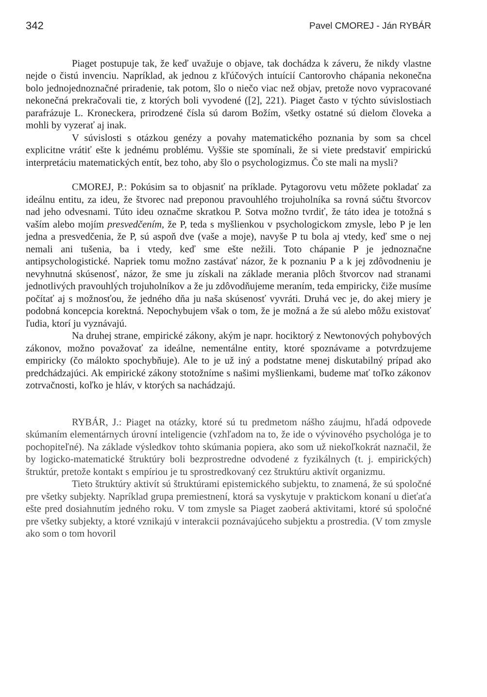342 Pavel CMOREJ - Ján RYBÁR
Piaget postupuje tak, že keď uvažuje o objave, tak dochádza k záveru, že nikdy vlastne nejde o čistú invenciu. Napríklad, ak jednou z kľúčových intuícií Cantorovho chápania nekonečna bolo jednojednoznačné priradenie, tak potom, šlo o niečo viac než objav, pretože novo vypracované nekonečná prekračovali tie, z ktorých boli vyvodené ([2], 221). Piaget často v týchto súvislostiach parafrázuje L. Kroneckera, prirodzené čísla sú darom Božím, všetky ostatné sú dielom človeka a mohli by vyzerať aj inak.
V súvislosti s otázkou genézy a povahy matematického poznania by som sa chcel explicitne vrátiť ešte k jednému problému. Vyššie ste spomínali, že si viete predstaviť empirickú interpretáciu matematických entít, bez toho, aby šlo o psychologizmus. Čo ste mali na mysli?
CMOREJ, P.: Pokúsim sa to objasniť na príklade. Pytagorovu vetu môžete pokladať za ideálnu entitu, za ideu, že štvorec nad preponou pravouhlého trojuholníka sa rovná súčtu štvorcov nad jeho odvesnami. Túto ideu označme skratkou P. Sotva možno tvrdiť, že táto idea je totožná s vaším alebo mojím presvedčením, že P, teda s myšlienkou v psychologickom zmysle, lebo P je len jedna a presvedčenia, že P, sú aspoň dve (vaše a moje), navyše P tu bola aj vtedy, keď sme o nej nemali ani tušenia, ba i vtedy, keď sme ešte nežili. Toto chápanie P je jednoznačne antipsychologistické. Napriek tomu možno zastávať názor, že k poznaniu P a k jej zdôvodneniu je nevyhnutná skúsenosť, názor, že sme ju získali na základe merania plôch štvorcov nad stranami jednotlivých pravouhlých trojuholníkov a že ju zdôvodňujeme meraním, teda empiricky, čiže musíme počítať aj s možnosťou, že jedného dňa ju naša skúsenosť vyvráti. Druhá vec je, do akej miery je podobná koncepcia korektná. Nepochybujem však o tom, že je možná a že sú alebo môžu existovať ľudia, ktorí ju vyznávajú.
Na druhej strane, empirické zákony, akým je napr. hociktorý z Newtonových pohybových zákonov, možno považovať za ideálne, nementálne entity, ktoré spoznávame a potvrdzujeme empiricky (čo málokto spochybňuje). Ale to je už iný a podstatne menej diskutabilný prípad ako predchádzajúci. Ak empirické zákony stotožníme s našimi myšlienkami, budeme mať toľko zákonov zotrvačnosti, koľko je hláv, v ktorých sa nachádzajú.
RYBÁR, J.: Piaget na otázky, ktoré sú tu predmetom nášho záujmu, hľadá odpovede skúmaním elementárnych úrovní inteligencie (vzhľadom na to, že ide o vývinového psychológa je to pochopiteľné). Na základe výsledkov tohto skúmania popiera, ako som už niekoľkokrát naznačil, že by logicko-matematické štruktúry boli bezprostredne odvodené z fyzikálnych (t. j. empirických) štruktúr, pretože kontakt s empíriou je tu sprostredkovaný cez štruktúru aktivít organizmu.
Tieto štruktúry aktivít sú štruktúrami epistemického subjektu, to znamená, že sú spoločné pre všetky subjekty. Napríklad grupa premiestnení, ktorá sa vyskytuje v praktickom konaní u dieťaťa ešte pred dosiahnutím jedného roku. V tom zmysle sa Piaget zaoberá aktivitami, ktoré sú spoločné pre všetky subjekty, a ktoré vznikajú v interakcii poznávajúceho subjektu a prostredia. (V tom zmysle ako som o tom hovoril